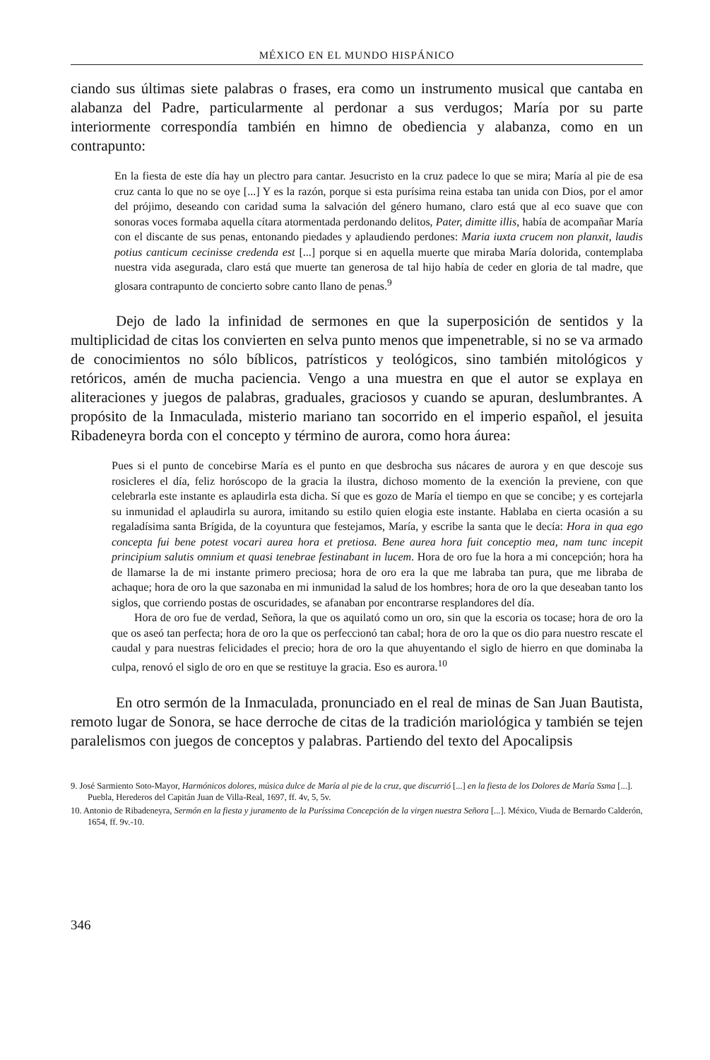MÉXICO EN EL MUNDO HISPÁNICO
ciando sus últimas siete palabras o frases, era como un instrumento musical que cantaba en alabanza del Padre, particularmente al perdonar a sus verdugos; María por su parte interiormente correspondía también en himno de obediencia y alabanza, como en un contrapunto:
En la fiesta de este día hay un plectro para cantar. Jesucristo en la cruz padece lo que se mira; María al pie de esa cruz canta lo que no se oye [...] Y es la razón, porque si esta purísima reina estaba tan unida con Dios, por el amor del prójimo, deseando con caridad suma la salvación del género humano, claro está que al eco suave que con sonoras voces formaba aquella cítara atormentada perdonando delitos, Pater, dimitte illis, había de acompañar María con el discante de sus penas, entonando piedades y aplaudiendo perdones: Maria iuxta crucem non planxit, laudis potius canticum cecinisse credenda est [...] porque si en aquella muerte que miraba María dolorida, contemplaba nuestra vida asegurada, claro está que muerte tan generosa de tal hijo había de ceder en gloria de tal madre, que glosara contrapunto de concierto sobre canto llano de penas.<sup>9</sup>
Dejo de lado la infinidad de sermones en que la superposición de sentidos y la multiplicidad de citas los convierten en selva punto menos que impenetrable, si no se va armado de conocimientos no sólo bíblicos, patrísticos y teológicos, sino también mitológicos y retóricos, amén de mucha paciencia. Vengo a una muestra en que el autor se explaya en aliteraciones y juegos de palabras, graduales, graciosos y cuando se apuran, deslumbrantes. A propósito de la Inmaculada, misterio mariano tan socorrido en el imperio español, el jesuita Ribadeneyra borda con el concepto y término de aurora, como hora áurea:
Pues si el punto de concebirse María es el punto en que desbrocha sus nácares de aurora y en que descoje sus rosicleres el día, feliz horóscopo de la gracia la ilustra, dichoso momento de la exención la previene, con que celebrarla este instante es aplaudirla esta dicha. Sí que es gozo de María el tiempo en que se concibe; y es cortejarla su inmunidad el aplaudirla su aurora, imitando su estilo quien elogia este instante. Hablaba en cierta ocasión a su regaladísima santa Brígida, de la coyuntura que festejamos, María, y escribe la santa que le decía: Hora in qua ego concepta fui bene potest vocari aurea hora et pretiosa. Bene aurea hora fuit conceptio mea, nam tunc incepit principium salutis omnium et quasi tenebrae festinabant in lucem. Hora de oro fue la hora a mi concepción; hora ha de llamarse la de mi instante primero preciosa; hora de oro era la que me labraba tan pura, que me libraba de achaque; hora de oro la que sazonaba en mi inmunidad la salud de los hombres; hora de oro la que deseaban tanto los siglos, que corriendo postas de oscuridades, se afanaban por encontrarse resplandores del día.
Hora de oro fue de verdad, Señora, la que os aquilató como un oro, sin que la escoria os tocase; hora de oro la que os aseó tan perfecta; hora de oro la que os perfeccionó tan cabal; hora de oro la que os dio para nuestro rescate el caudal y para nuestras felicidades el precio; hora de oro la que ahuyentando el siglo de hierro en que dominaba la culpa, renovó el siglo de oro en que se restituye la gracia. Eso es aurora.<sup>10</sup>
En otro sermón de la Inmaculada, pronunciado en el real de minas de San Juan Bautista, remoto lugar de Sonora, se hace derroche de citas de la tradición mariológica y también se tejen paralelismos con juegos de conceptos y palabras. Partiendo del texto del Apocalipsis
9. José Sarmiento Soto-Mayor, Harmónicos dolores, música dulce de María al pie de la cruz, que discurrió [...] en la fiesta de los Dolores de María Ssma [...]. Puebla, Herederos del Capitán Juan de Villa-Real, 1697, ff. 4v, 5, 5v.
10. Antonio de Ribadeneyra, Sermón en la fiesta y juramento de la Puríssima Concepción de la virgen nuestra Señora [...]. México, Viuda de Bernardo Calderón, 1654, ff. 9v.-10.
346